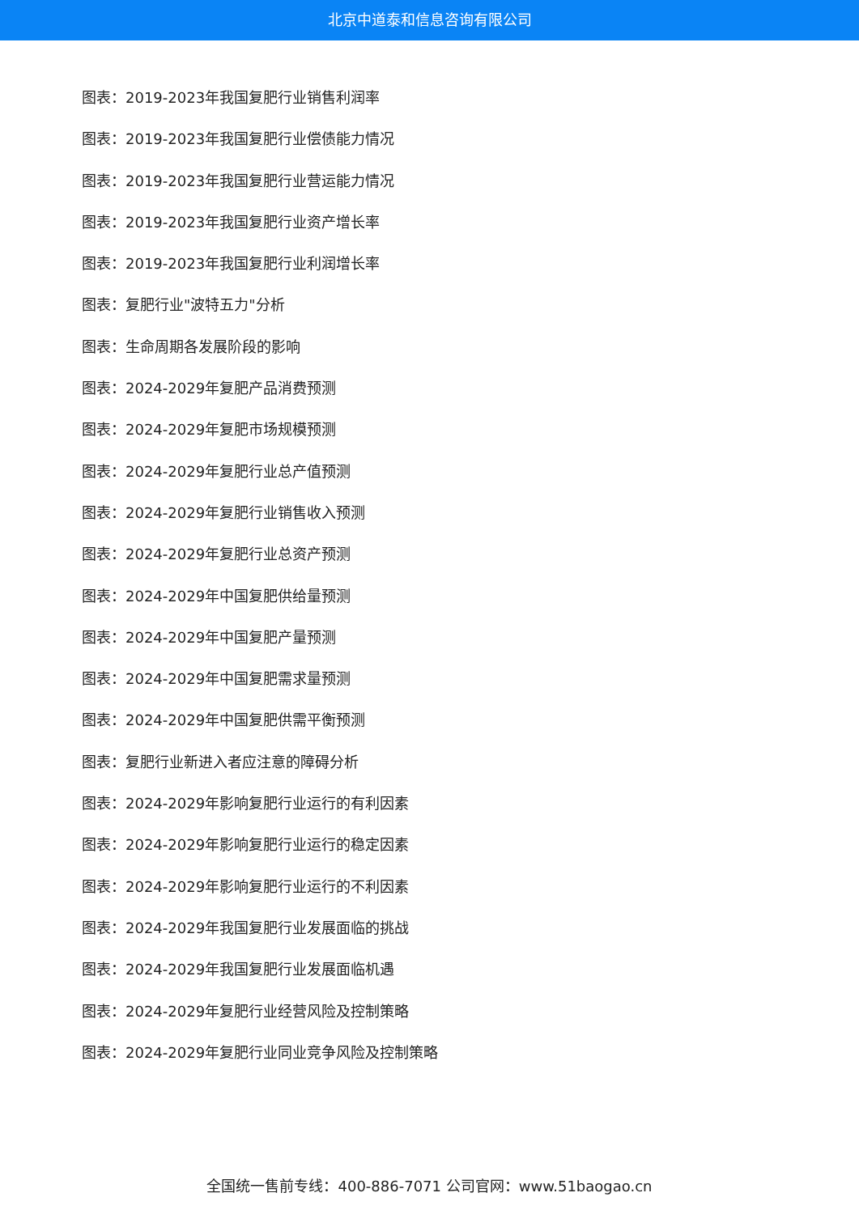北京中道泰和信息咨询有限公司
图表：2019-2023年我国复肥行业销售利润率
图表：2019-2023年我国复肥行业偿债能力情况
图表：2019-2023年我国复肥行业营运能力情况
图表：2019-2023年我国复肥行业资产增长率
图表：2019-2023年我国复肥行业利润增长率
图表：复肥行业"波特五力"分析
图表：生命周期各发展阶段的影响
图表：2024-2029年复肥产品消费预测
图表：2024-2029年复肥市场规模预测
图表：2024-2029年复肥行业总产值预测
图表：2024-2029年复肥行业销售收入预测
图表：2024-2029年复肥行业总资产预测
图表：2024-2029年中国复肥供给量预测
图表：2024-2029年中国复肥产量预测
图表：2024-2029年中国复肥需求量预测
图表：2024-2029年中国复肥供需平衡预测
图表：复肥行业新进入者应注意的障碍分析
图表：2024-2029年影响复肥行业运行的有利因素
图表：2024-2029年影响复肥行业运行的稳定因素
图表：2024-2029年影响复肥行业运行的不利因素
图表：2024-2029年我国复肥行业发展面临的挑战
图表：2024-2029年我国复肥行业发展面临机遇
图表：2024-2029年复肥行业经营风险及控制策略
图表：2024-2029年复肥行业同业竞争风险及控制策略
全国统一售前专线：400-886-7071 公司官网：www.51baogao.cn